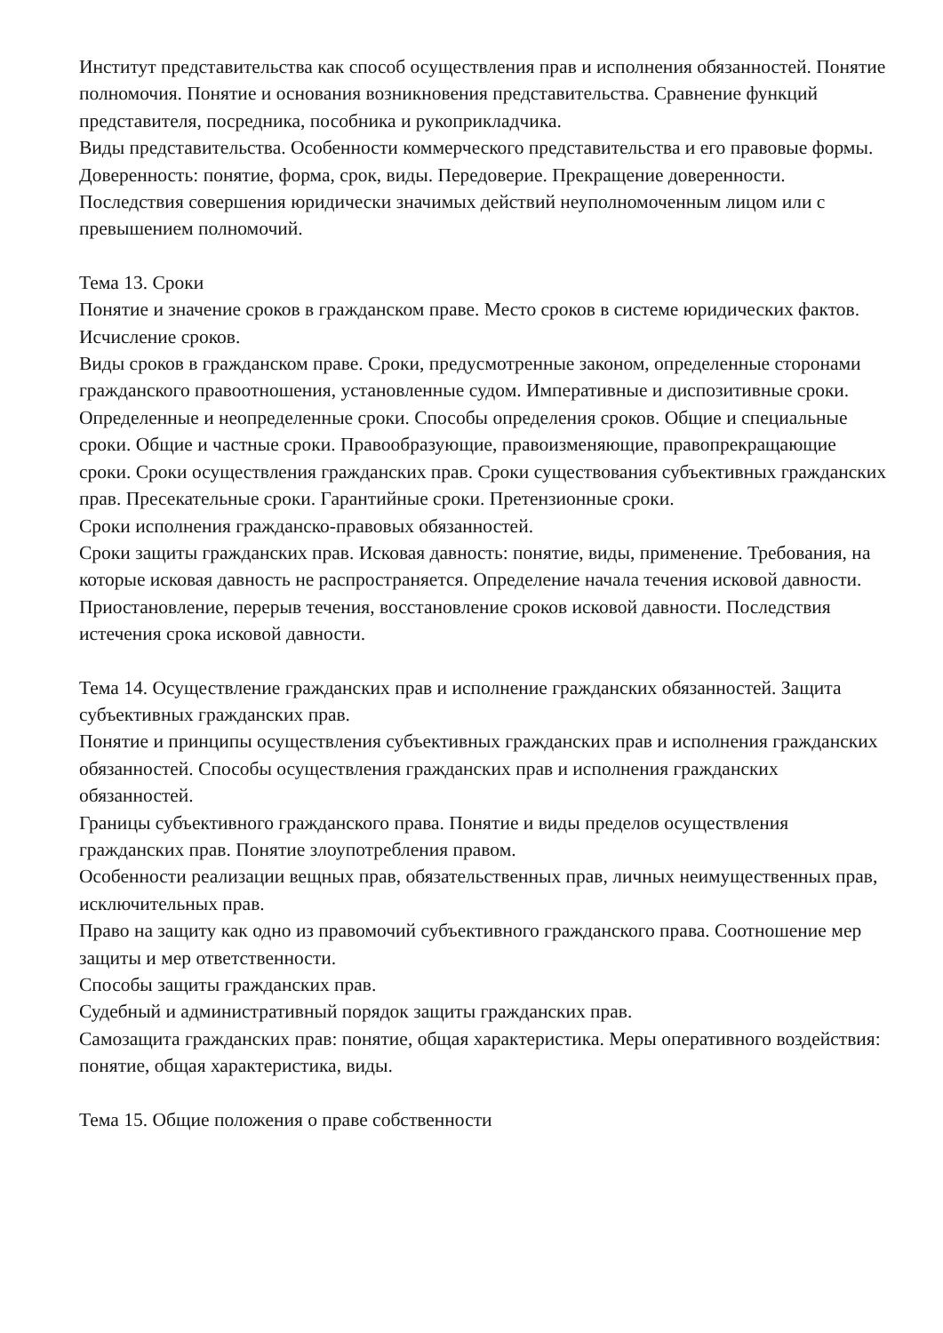Институт представительства как способ осуществления прав и исполнения обязанностей. Понятие полномочия. Понятие и основания возникновения представительства. Сравнение функций представителя, посредника, пособника и рукоприкладчика.
Виды представительства. Особенности коммерческого представительства и его правовые формы. Доверенность: понятие, форма, срок, виды. Передоверие. Прекращение доверенности.
Последствия совершения юридически значимых действий неуполномоченным лицом или с превышением полномочий.
Тема 13. Сроки
Понятие и значение сроков в гражданском праве. Место сроков в системе юридических фактов. Исчисление сроков.
Виды сроков в гражданском праве. Сроки, предусмотренные законом, определенные сторонами гражданского правоотношения, установленные судом. Императивные и диспозитивные сроки. Определенные и неопределенные сроки. Способы определения сроков. Общие и специальные сроки. Общие и частные сроки. Правообразующие, правоизменяющие, правопрекращающие сроки. Сроки осуществления гражданских прав. Сроки существования субъективных гражданских прав. Пресекательные сроки. Гарантийные сроки. Претензионные сроки.
Сроки исполнения гражданско-правовых обязанностей.
Сроки защиты гражданских прав. Исковая давность: понятие, виды, применение. Требования, на которые исковая давность не распространяется. Определение начала течения исковой давности. Приостановление, перерыв течения, восстановление сроков исковой давности. Последствия истечения срока исковой давности.
Тема 14. Осуществление гражданских прав и исполнение гражданских обязанностей. Защита субъективных гражданских прав.
Понятие и принципы осуществления субъективных гражданских прав и исполнения гражданских обязанностей. Способы осуществления гражданских прав и исполнения гражданских обязанностей.
Границы субъективного гражданского права. Понятие и виды пределов осуществления гражданских прав. Понятие злоупотребления правом.
Особенности реализации вещных прав, обязательственных прав, личных неимущественных прав, исключительных прав.
Право на защиту как одно из правомочий субъективного гражданского права. Соотношение мер защиты и мер ответственности.
Способы защиты гражданских прав.
Судебный и административный порядок защиты гражданских прав.
Самозащита гражданских прав: понятие, общая характеристика. Меры оперативного воздействия: понятие, общая характеристика, виды.
Тема 15. Общие положения о праве собственности